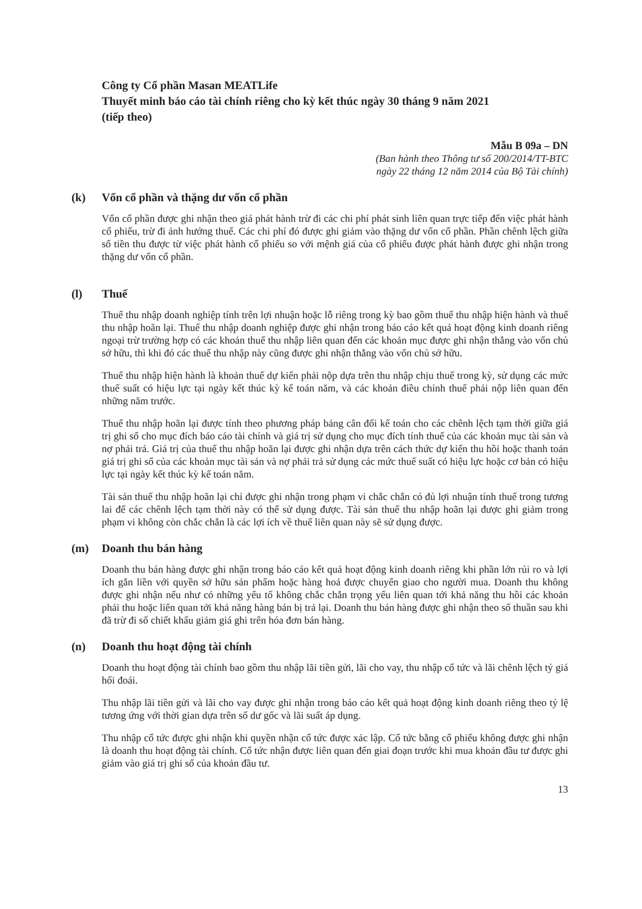Công ty Cổ phần Masan MEATLife
Thuyết minh báo cáo tài chính riêng cho kỳ kết thúc ngày 30 tháng 9 năm 2021
(tiếp theo)
Mẫu B 09a – DN
(Ban hành theo Thông tư số 200/2014/TT-BTC
ngày 22 tháng 12 năm 2014 của Bộ Tài chính)
(k) Vốn cổ phần và thặng dư vốn cổ phần
Vốn cổ phần được ghi nhận theo giá phát hành trừ đi các chi phí phát sinh liên quan trực tiếp đến việc phát hành cổ phiếu, trừ đi ảnh hưởng thuế. Các chi phí đó được ghi giảm vào thặng dư vốn cổ phần. Phần chênh lệch giữa số tiền thu được từ việc phát hành cổ phiếu so với mệnh giá của cổ phiếu được phát hành được ghi nhận trong thặng dư vốn cổ phần.
(l) Thuế
Thuế thu nhập doanh nghiệp tính trên lợi nhuận hoặc lỗ riêng trong kỳ bao gồm thuế thu nhập hiện hành và thuế thu nhập hoãn lại. Thuế thu nhập doanh nghiệp được ghi nhận trong báo cáo kết quả hoạt động kinh doanh riêng ngoại trừ trường hợp có các khoản thuế thu nhập liên quan đến các khoản mục được ghi nhận thẳng vào vốn chủ sở hữu, thì khi đó các thuế thu nhập này cũng được ghi nhận thẳng vào vốn chủ sở hữu.
Thuế thu nhập hiện hành là khoản thuế dự kiến phải nộp dựa trên thu nhập chịu thuế trong kỳ, sử dụng các mức thuế suất có hiệu lực tại ngày kết thúc kỳ kế toán năm, và các khoản điều chỉnh thuế phải nộp liên quan đến những năm trước.
Thuế thu nhập hoãn lại được tính theo phương pháp bảng cân đối kế toán cho các chênh lệch tạm thời giữa giá trị ghi sổ cho mục đích báo cáo tài chính và giá trị sử dụng cho mục đích tính thuế của các khoản mục tài sản và nợ phải trả. Giá trị của thuế thu nhập hoãn lại được ghi nhận dựa trên cách thức dự kiến thu hồi hoặc thanh toán giá trị ghi sổ của các khoản mục tài sản và nợ phải trả sử dụng các mức thuế suất có hiệu lực hoặc cơ bản có hiệu lực tại ngày kết thúc kỳ kế toán năm.
Tài sản thuế thu nhập hoãn lại chỉ được ghi nhận trong phạm vi chắc chắn có đủ lợi nhuận tính thuế trong tương lai để các chênh lệch tạm thời này có thể sử dụng được. Tài sản thuế thu nhập hoãn lại được ghi giảm trong phạm vi không còn chắc chắn là các lợi ích về thuế liên quan này sẽ sử dụng được.
(m) Doanh thu bán hàng
Doanh thu bán hàng được ghi nhận trong báo cáo kết quả hoạt động kinh doanh riêng khi phần lớn rủi ro và lợi ích gắn liền với quyền sở hữu sản phẩm hoặc hàng hoá được chuyển giao cho người mua. Doanh thu không được ghi nhận nếu như có những yếu tố không chắc chắn trọng yếu liên quan tới khả năng thu hồi các khoản phải thu hoặc liên quan tới khả năng hàng bán bị trả lại. Doanh thu bán hàng được ghi nhận theo số thuần sau khi đã trừ đi số chiết khấu giảm giá ghi trên hóa đơn bán hàng.
(n) Doanh thu hoạt động tài chính
Doanh thu hoạt động tài chính bao gồm thu nhập lãi tiền gửi, lãi cho vay, thu nhập cổ tức và lãi chênh lệch tỷ giá hối đoái.
Thu nhập lãi tiền gửi và lãi cho vay được ghi nhận trong báo cáo kết quả hoạt động kinh doanh riêng theo tỷ lệ tương ứng với thời gian dựa trên số dư gốc và lãi suất áp dụng.
Thu nhập cổ tức được ghi nhận khi quyền nhận cổ tức được xác lập. Cổ tức bằng cổ phiếu không được ghi nhận là doanh thu hoạt động tài chính. Cổ tức nhận được liên quan đến giai đoạn trước khi mua khoản đầu tư được ghi giảm vào giá trị ghi sổ của khoản đầu tư.
13